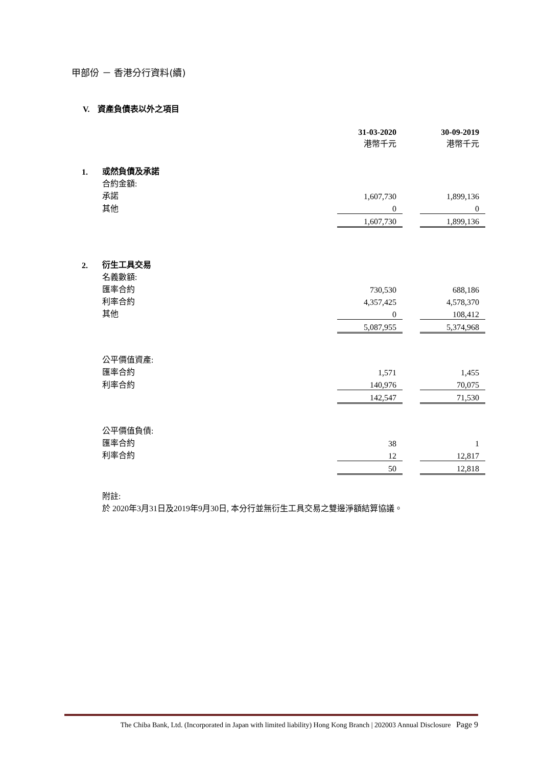甲部份 － 香港分行資料(續)
V. 資產負債表以外之項目
| | | 31-03-2020 港幣千元 | | 30-09-2019 港幣千元 |
| 1. | 或然負債及承諾 | | | |
| | 合約金額: | | | |
| | 承諾 | 1,607,730 | | 1,899,136 |
| | 其他 | 0 | | 0 |
| | | 1,607,730 | | 1,899,136 |
| 2. | 衍生工具交易 | | | |
| | 名義數額: | | | |
| | 匯率合約 | 730,530 | | 688,186 |
| | 利率合約 | 4,357,425 | | 4,578,370 |
| | 其他 | 0 | | 108,412 |
| | | 5,087,955 | | 5,374,968 |
| | 公平價值資產: | | | |
| | 匯率合約 | 1,571 | | 1,455 |
| | 利率合約 | 140,976 | | 70,075 |
| | | 142,547 | | 71,530 |
| | 公平價值負債: | | | |
| | 匯率合約 | 38 | | 1 |
| | 利率合約 | 12 | | 12,817 |
| | | 50 | | 12,818 |
| | 附註: | | | |
| | 於 2020年3月31日及2019年9月30日, 本分行並無衍生工具交易之雙邊淨額結算協議。 | | | |
The Chiba Bank, Ltd. (Incorporated in Japan with limited liability) Hong Kong Branch | 202003 Annual Disclosure Page 9